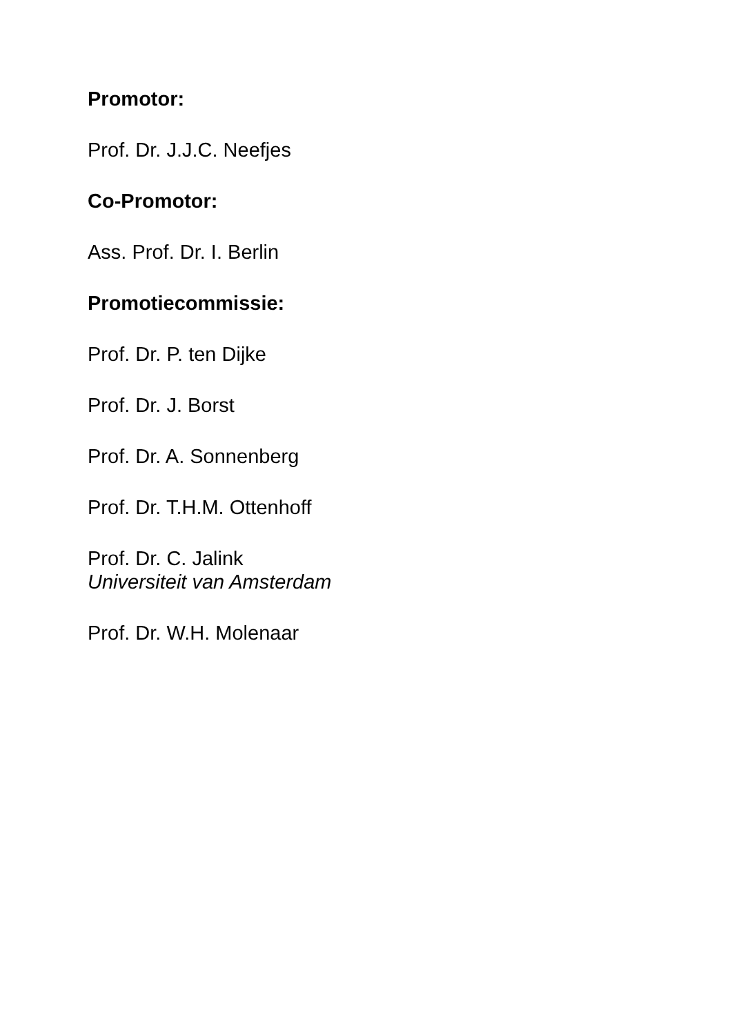Promotor:
Prof. Dr. J.J.C. Neefjes
Co-Promotor:
Ass. Prof. Dr. I. Berlin
Promotiecommissie:
Prof. Dr. P. ten Dijke
Prof. Dr. J. Borst
Prof. Dr. A. Sonnenberg
Prof. Dr. T.H.M. Ottenhoff
Prof. Dr. C. Jalink
Universiteit van Amsterdam
Prof. Dr. W.H. Molenaar